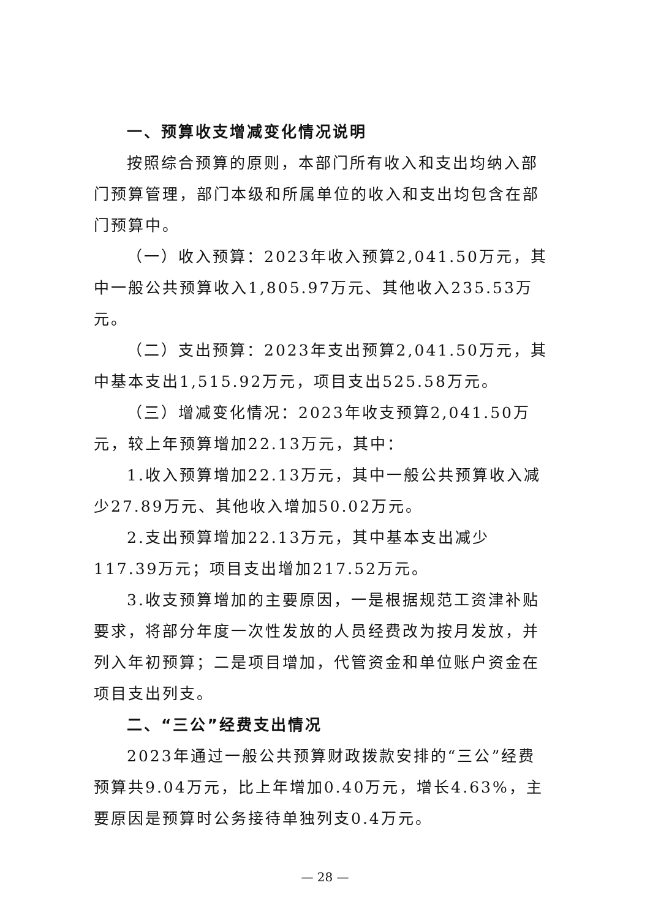一、预算收支增减变化情况说明
按照综合预算的原则，本部门所有收入和支出均纳入部门预算管理，部门本级和所属单位的收入和支出均包含在部门预算中。
（一）收入预算：2023年收入预算2,041.50万元，其中一般公共预算收入1,805.97万元、其他收入235.53万元。
（二）支出预算：2023年支出预算2,041.50万元，其中基本支出1,515.92万元，项目支出525.58万元。
（三）增减变化情况：2023年收支预算2,041.50万元，较上年预算增加22.13万元，其中：
1.收入预算增加22.13万元，其中一般公共预算收入减少27.89万元、其他收入增加50.02万元。
2.支出预算增加22.13万元，其中基本支出减少117.39万元；项目支出增加217.52万元。
3.收支预算增加的主要原因，一是根据规范工资津补贴要求，将部分年度一次性发放的人员经费改为按月发放，并列入年初预算；二是项目增加，代管资金和单位账户资金在项目支出列支。
二、“三公”经费支出情况
2023年通过一般公共预算财政拨款安排的“三公”经费预算共9.04万元，比上年增加0.40万元，增长4.63%，主要原因是预算时公务接待单独列支0.4万元。
— 28 —